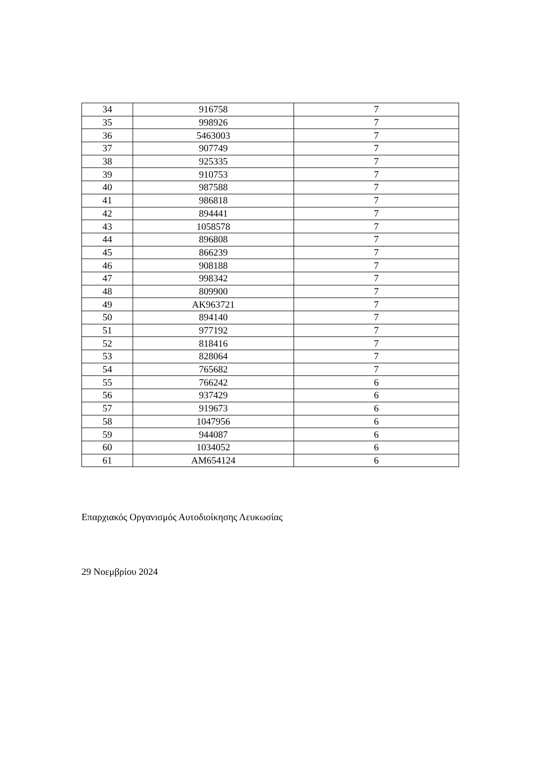| 34 | 916758 | 7 |
| 35 | 998926 | 7 |
| 36 | 5463003 | 7 |
| 37 | 907749 | 7 |
| 38 | 925335 | 7 |
| 39 | 910753 | 7 |
| 40 | 987588 | 7 |
| 41 | 986818 | 7 |
| 42 | 894441 | 7 |
| 43 | 1058578 | 7 |
| 44 | 896808 | 7 |
| 45 | 866239 | 7 |
| 46 | 908188 | 7 |
| 47 | 998342 | 7 |
| 48 | 809900 | 7 |
| 49 | AK963721 | 7 |
| 50 | 894140 | 7 |
| 51 | 977192 | 7 |
| 52 | 818416 | 7 |
| 53 | 828064 | 7 |
| 54 | 765682 | 7 |
| 55 | 766242 | 6 |
| 56 | 937429 | 6 |
| 57 | 919673 | 6 |
| 58 | 1047956 | 6 |
| 59 | 944087 | 6 |
| 60 | 1034052 | 6 |
| 61 | AM654124 | 6 |
Επαρχιακός Οργανισμός Αυτοδιοίκησης Λευκωσίας
29 Νοεμβρίου 2024